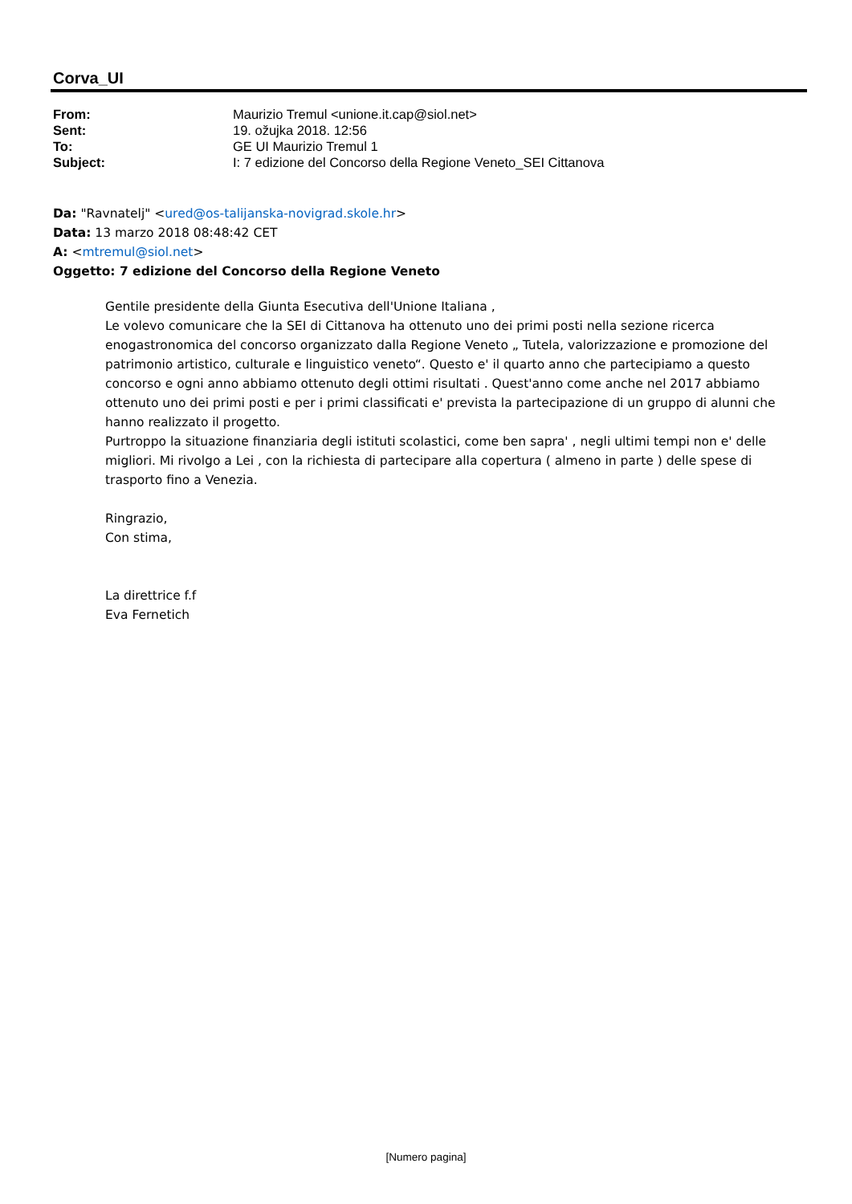Corva_UI
| From: | Maurizio Tremul <unione.it.cap@siol.net> |
| Sent: | 19. ožujka 2018. 12:56 |
| To: | GE UI Maurizio Tremul 1 |
| Subject: | I: 7 edizione del Concorso della Regione Veneto_SEI Cittanova |
Da: "Ravnatelj" <ured@os-talijanska-novigrad.skole.hr>
Data: 13 marzo 2018 08:48:42 CET
A: <mtremul@siol.net>
Oggetto: 7 edizione del Concorso della Regione Veneto
Gentile presidente della Giunta Esecutiva dell'Unione Italiana ,
Le volevo comunicare che la SEI di Cittanova ha ottenuto uno dei primi posti nella sezione ricerca enogastronomica del concorso organizzato dalla Regione Veneto „ Tutela, valorizzazione e promozione del patrimonio artistico, culturale e linguistico veneto“. Questo e' il quarto anno che partecipiamo a questo concorso e ogni anno abbiamo ottenuto degli ottimi risultati . Quest'anno come anche nel 2017 abbiamo ottenuto uno dei primi posti e per i primi classificati e' prevista la partecipazione di un gruppo di alunni che hanno realizzato il progetto.
Purtroppo la situazione finanziaria degli istituti scolastici, come ben sapra' , negli ultimi tempi non e' delle migliori. Mi rivolgo a Lei , con la richiesta di partecipare alla copertura ( almeno in parte ) delle spese di trasporto fino a Venezia.
Ringrazio,
Con stima,
La direttrice f.f
Eva Fernetich
[Numero pagina]